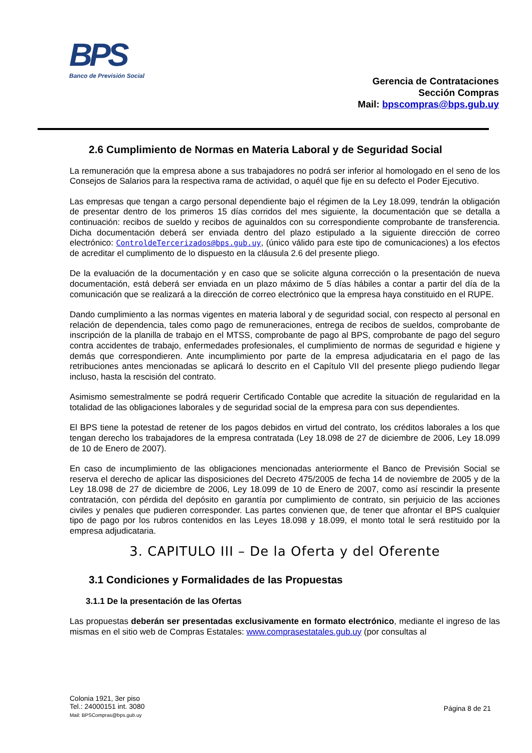BPS
Banco de Previsión Social
Gerencia de Contrataciones
Sección Compras
Mail: bpscompras@bps.gub.uy
2.6 Cumplimiento de Normas en Materia Laboral y de Seguridad Social
La remuneración que la empresa abone a sus trabajadores no podrá ser inferior al homologado en el seno de los Consejos de Salarios para la respectiva rama de actividad, o aquél que fije en su defecto el Poder Ejecutivo.
Las empresas que tengan a cargo personal dependiente bajo el régimen de la Ley 18.099, tendrán la obligación de presentar dentro de los primeros 15 días corridos del mes siguiente, la documentación que se detalla a continuación: recibos de sueldo y recibos de aguinaldos con su correspondiente comprobante de transferencia. Dicha documentación deberá ser enviada dentro del plazo estipulado a la siguiente dirección de correo electrónico: ControldeTercerizados@bps.gub.uy, (único válido para este tipo de comunicaciones) a los efectos de acreditar el cumplimento de lo dispuesto en la cláusula 2.6 del presente pliego.
De la evaluación de la documentación y en caso que se solicite alguna corrección o la presentación de nueva documentación, está deberá ser enviada en un plazo máximo de 5 días hábiles a contar a partir del día de la comunicación que se realizará a la dirección de correo electrónico que la empresa haya constituido en el RUPE.
Dando cumplimiento a las normas vigentes en materia laboral y de seguridad social, con respecto al personal en relación de dependencia, tales como pago de remuneraciones, entrega de recibos de sueldos, comprobante de inscripción de la planilla de trabajo en el MTSS, comprobante de pago al BPS, comprobante de pago del seguro contra accidentes de trabajo, enfermedades profesionales, el cumplimiento de normas de seguridad e higiene y demás que correspondieren. Ante incumplimiento por parte de la empresa adjudicataria en el pago de las retribuciones antes mencionadas se aplicará lo descrito en el Capítulo VII del presente pliego pudiendo llegar incluso, hasta la rescisión del contrato.
Asimismo semestralmente se podrá requerir Certificado Contable que acredite la situación de regularidad en la totalidad de las obligaciones laborales y de seguridad social de la empresa para con sus dependientes.
El BPS tiene la potestad de retener de los pagos debidos en virtud del contrato, los créditos laborales a los que tengan derecho los trabajadores de la empresa contratada (Ley 18.098 de 27 de diciembre de 2006, Ley 18.099 de 10 de Enero de 2007).
En caso de incumplimiento de las obligaciones mencionadas anteriormente el Banco de Previsión Social se reserva el derecho de aplicar las disposiciones del Decreto 475/2005 de fecha 14 de noviembre de 2005 y de la Ley 18.098 de 27 de diciembre de 2006, Ley 18.099 de 10 de Enero de 2007, como así rescindir la presente contratación, con pérdida del depósito en garantía por cumplimiento de contrato, sin perjuicio de las acciones civiles y penales que pudieren corresponder. Las partes convienen que, de tener que afrontar el BPS cualquier tipo de pago por los rubros contenidos en las Leyes 18.098 y 18.099, el monto total le será restituido por la empresa adjudicataria.
3. CAPITULO III – De la Oferta y del Oferente
3.1 Condiciones y Formalidades de las Propuestas
3.1.1 De la presentación de las Ofertas
Las propuestas deberán ser presentadas exclusivamente en formato electrónico, mediante el ingreso de las mismas en el sitio web de Compras Estatales: www.comprasestatales.gub.uy (por consultas al
Colonia 1921, 3er piso
Tel.: 24000151 int. 3080
Mail: BPSCompras@bps.gub.uy
Página 8 de 21